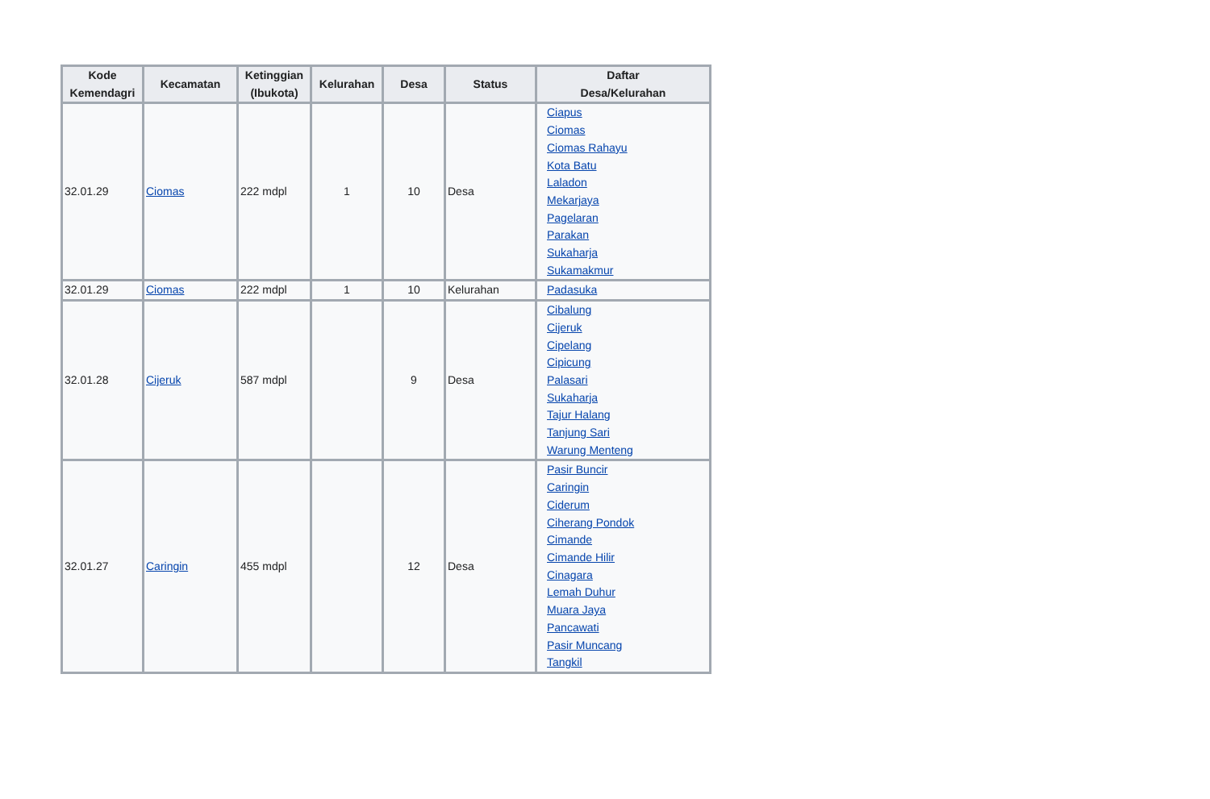| Kode Kemendagri | Kecamatan | Ketinggian (Ibukota) | Kelurahan | Desa | Status | Daftar Desa/Kelurahan |
| --- | --- | --- | --- | --- | --- | --- |
| 32.01.29 | Ciomas | 222 mdpl | 1 | 10 | Desa | Ciapus Ciomas Ciomas Rahayu Kota Batu Laladon Mekarjaya Pagelaran Parakan Sukaharja Sukamakmur |
| 32.01.29 | Ciomas | 222 mdpl | 1 | 10 | Kelurahan | Padasuka |
| 32.01.28 | Cijeruk | 587 mdpl | | 9 | Desa | Cibalung Cijeruk Cipelang Cipicung Palasari Sukaharja Tajur Halang Tanjung Sari Warung Menteng |
| 32.01.27 | Caringin | 455 mdpl | | 12 | Desa | Pasir Buncir Caringin Ciderum Ciherang Pondok Cimande Cimande Hilir Cinagara Lemah Duhur Muara Jaya Pancawati Pasir Muncang Tangkil |